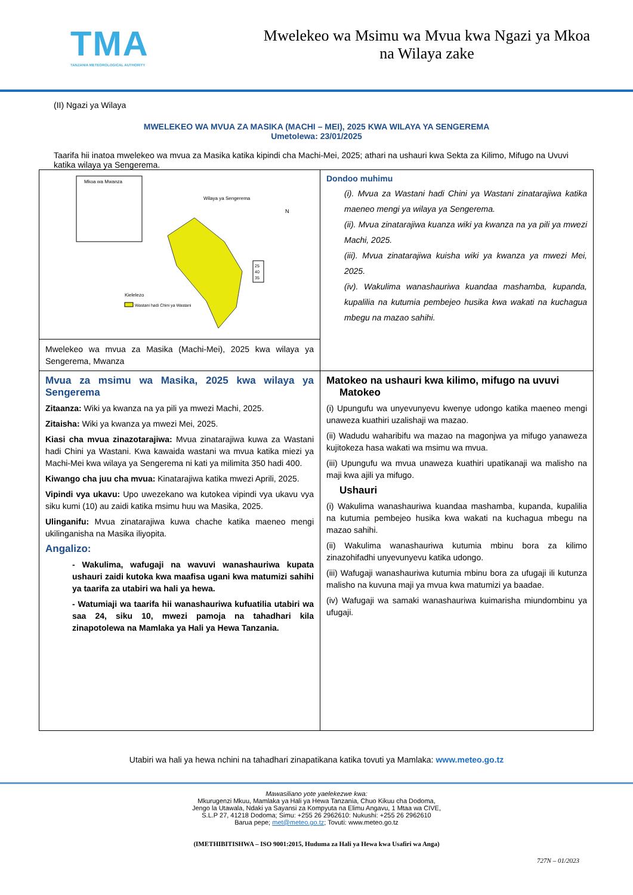TMA
TANZANIA METEOROLOGICAL AUTHORITY
Mwelekeo wa Msimu wa Mvua kwa Ngazi ya Mkoa
na Wilaya zake
(II) Ngazi ya Wilaya
MWELEKEO WA MVUA ZA MASIKA (MACHI – MEI), 2025 KWA WILAYA YA SENGEREMA
Umetolewa: 23/01/2025
Taarifa hii inatoa mwelekeo wa mvua za Masika katika kipindi cha Machi-Mei, 2025; athari na ushauri kwa Sekta za Kilimo, Mifugo na Uvuvi katika wilaya ya Sengerema.
| Mkoa wa Mwanza Wilaya ya Sengerema N 25 40 35 Kielelezo Wastani hadi Chini ya Wastani | Dondoo muhimu (i). Mvua za Wastani hadi Chini ya Wastani zinatarajiwa katika maeneo mengi ya wilaya ya Sengerema. (ii). Mvua zinatarajiwa kuanza wiki ya kwanza na ya pili ya mwezi Machi, 2025. (iii). Mvua zinatarajiwa kuisha wiki ya kwanza ya mwezi Mei, 2025. (iv). Wakulima wanashauriwa kuandaa mashamba, kupanda, kupalilia na kutumia pembejeo husika kwa wakati na kuchagua mbegu na mazao sahihi. |
| Mwelekeo wa mvua za Masika (Machi-Mei), 2025 kwa wilaya ya Sengerema, Mwanza | |
| Mvua za msimu wa Masika, 2025 kwa wilaya ya Sengerema Zitaanza: Wiki ya kwanza na ya pili ya mwezi Machi, 2025. Zitaisha: Wiki ya kwanza ya mwezi Mei, 2025. Kiasi cha mvua zinazotarajiwa: Mvua zinatarajiwa kuwa za Wastani hadi Chini ya Wastani. Kwa kawaida wastani wa mvua katika miezi ya Machi-Mei kwa wilaya ya Sengerema ni kati ya milimita 350 hadi 400. Kiwango cha juu cha mvua: Kinatarajiwa katika mwezi Aprili, 2025. Vipindi vya ukavu: Upo uwezekano wa kutokea vipindi vya ukavu vya siku kumi (10) au zaidi katika msimu huu wa Masika, 2025. Ulinganifu: Mvua zinatarajiwa kuwa chache katika maeneo mengi ukilinganisha na Masika iliyopita. Angalizo: - Wakulima, wafugaji na wavuvi wanashauriwa kupata ushauri zaidi kutoka kwa maafisa ugani kwa matumizi sahihi ya taarifa za utabiri wa hali ya hewa. - Watumiaji wa taarifa hii wanashauriwa kufuatilia utabiri wa saa 24, siku 10, mwezi pamoja na tahadhari kila zinapotolewa na Mamlaka ya Hali ya Hewa Tanzania. | Matokeo na ushauri kwa kilimo, mifugo na uvuvi Matokeo (i) Upungufu wa unyevunyevu kwenye udongo katika maeneo mengi unaweza kuathiri uzalishaji wa mazao. (ii) Wadudu waharibifu wa mazao na magonjwa ya mifugo yanaweza kujitokeza hasa wakati wa msimu wa mvua. (iii) Upungufu wa mvua unaweza kuathiri upatikanaji wa malisho na maji kwa ajili ya mifugo. Ushauri (i) Wakulima wanashauriwa kuandaa mashamba, kupanda, kupalilia na kutumia pembejeo husika kwa wakati na kuchagua mbegu na mazao sahihi. (ii) Wakulima wanashauriwa kutumia mbinu bora za kilimo zinazohifadhi unyevunyevu katika udongo. (iii) Wafugaji wanashauriwa kutumia mbinu bora za ufugaji ili kutunza malisho na kuvuna maji ya mvua kwa matumizi ya baadae. (iv) Wafugaji wa samaki wanashauriwa kuimarisha miundombinu ya ufugaji. |
Utabiri wa hali ya hewa nchini na tahadhari zinapatikana katika tovuti ya Mamlaka: www.meteo.go.tz
Mawasiliano yote yaelekezwe kwa:
Mkurugenzi Mkuu, Mamlaka ya Hali ya Hewa Tanzania, Chuo Kikuu cha Dodoma,
Jengo la Utawala, Ndaki ya Sayansi za Kompyuta na Elimu Angavu, 1 Mtaa wa CIVE,
S.L.P 27, 41218 Dodoma; Simu: +255 26 2962610: Nukushi: +255 26 2962610
Barua pepe; met@meteo.go.tz; Tovuti: www.meteo.go.tz
(IMETHIBITISHWA – ISO 9001:2015, Huduma za Hali ya Hewa kwa Usafiri wa Anga)
727N – 01/2023